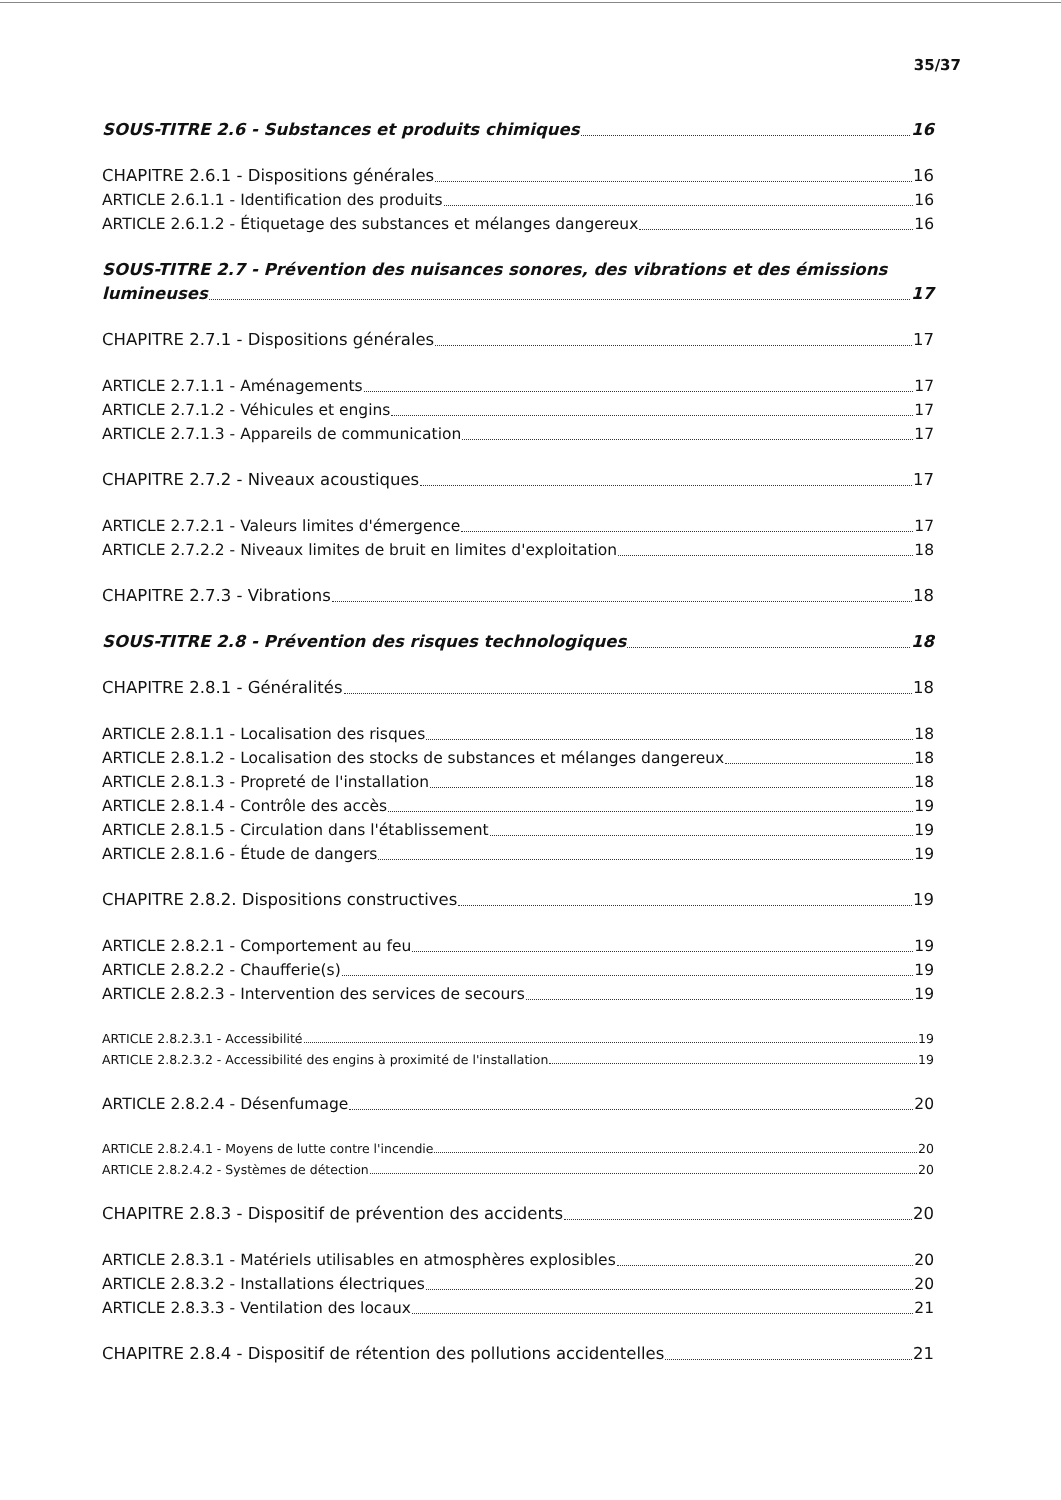35/37
SOUS-TITRE 2.6 - Substances et produits chimiques 16
CHAPITRE 2.6.1 - Dispositions générales 16
ARTICLE 2.6.1.1 - Identification des produits 16
ARTICLE 2.6.1.2 - Étiquetage des substances et mélanges dangereux 16
SOUS-TITRE 2.7 - Prévention des nuisances sonores, des vibrations et des émissions
lumineuses 17
CHAPITRE 2.7.1 - Dispositions générales 17
ARTICLE 2.7.1.1 - Aménagements 17
ARTICLE 2.7.1.2 - Véhicules et engins 17
ARTICLE 2.7.1.3 - Appareils de communication 17
CHAPITRE 2.7.2 - Niveaux acoustiques 17
ARTICLE 2.7.2.1 - Valeurs limites d'émergence 17
ARTICLE 2.7.2.2 - Niveaux limites de bruit en limites d'exploitation 18
CHAPITRE 2.7.3 - Vibrations 18
SOUS-TITRE 2.8 - Prévention des risques technologiques 18
CHAPITRE 2.8.1 - Généralités 18
ARTICLE 2.8.1.1 - Localisation des risques 18
ARTICLE 2.8.1.2 - Localisation des stocks de substances et mélanges dangereux 18
ARTICLE 2.8.1.3 - Propreté de l'installation 18
ARTICLE 2.8.1.4 - Contrôle des accès 19
ARTICLE 2.8.1.5 - Circulation dans l'établissement 19
ARTICLE 2.8.1.6 - Étude de dangers 19
CHAPITRE 2.8.2. Dispositions constructives 19
ARTICLE 2.8.2.1 - Comportement au feu 19
ARTICLE 2.8.2.2 - Chaufferie(s) 19
ARTICLE 2.8.2.3 - Intervention des services de secours 19
ARTICLE 2.8.2.3.1 - Accessibilité 19
ARTICLE 2.8.2.3.2 - Accessibilité des engins à proximité de l'installation 19
ARTICLE 2.8.2.4 - Désenfumage 20
ARTICLE 2.8.2.4.1 - Moyens de lutte contre l'incendie 20
ARTICLE 2.8.2.4.2 - Systèmes de détection 20
CHAPITRE 2.8.3 - Dispositif de prévention des accidents 20
ARTICLE 2.8.3.1 - Matériels utilisables en atmosphères explosibles 20
ARTICLE 2.8.3.2 - Installations électriques 20
ARTICLE 2.8.3.3 - Ventilation des locaux 21
CHAPITRE 2.8.4 - Dispositif de rétention des pollutions accidentelles 21